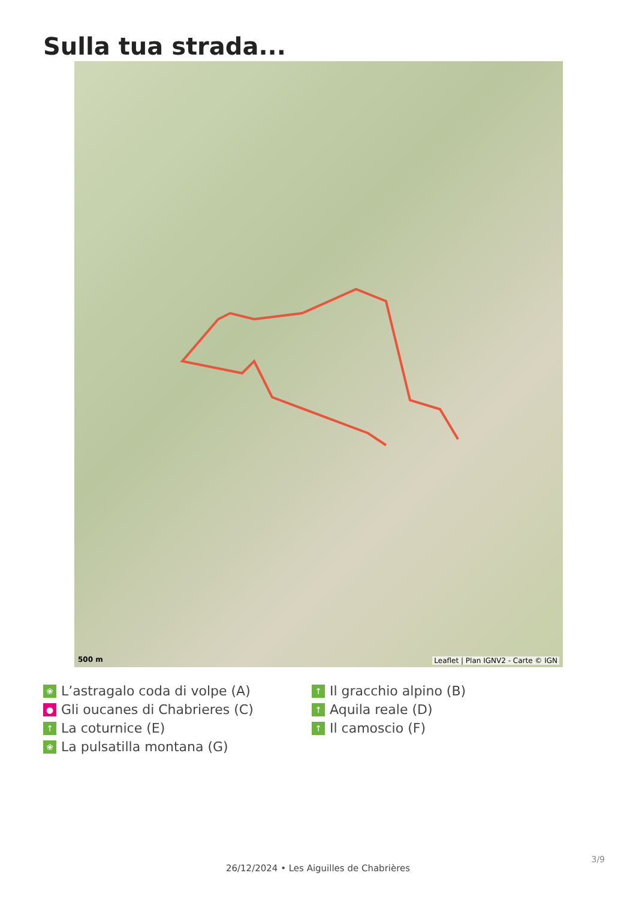Sulla tua strada...
500 m
Leaflet | Plan IGNV2 - Carte © IGN
❀ L’astragalo coda di volpe (A)
● Gli oucanes di Chabrieres (C)
↑ La coturnice (E)
❀ La pulsatilla montana (G)
↑ Il gracchio alpino (B)
↑ Aquila reale (D)
↑ Il camoscio (F)
3/9
26/12/2024 • Les Aiguilles de Chabrières